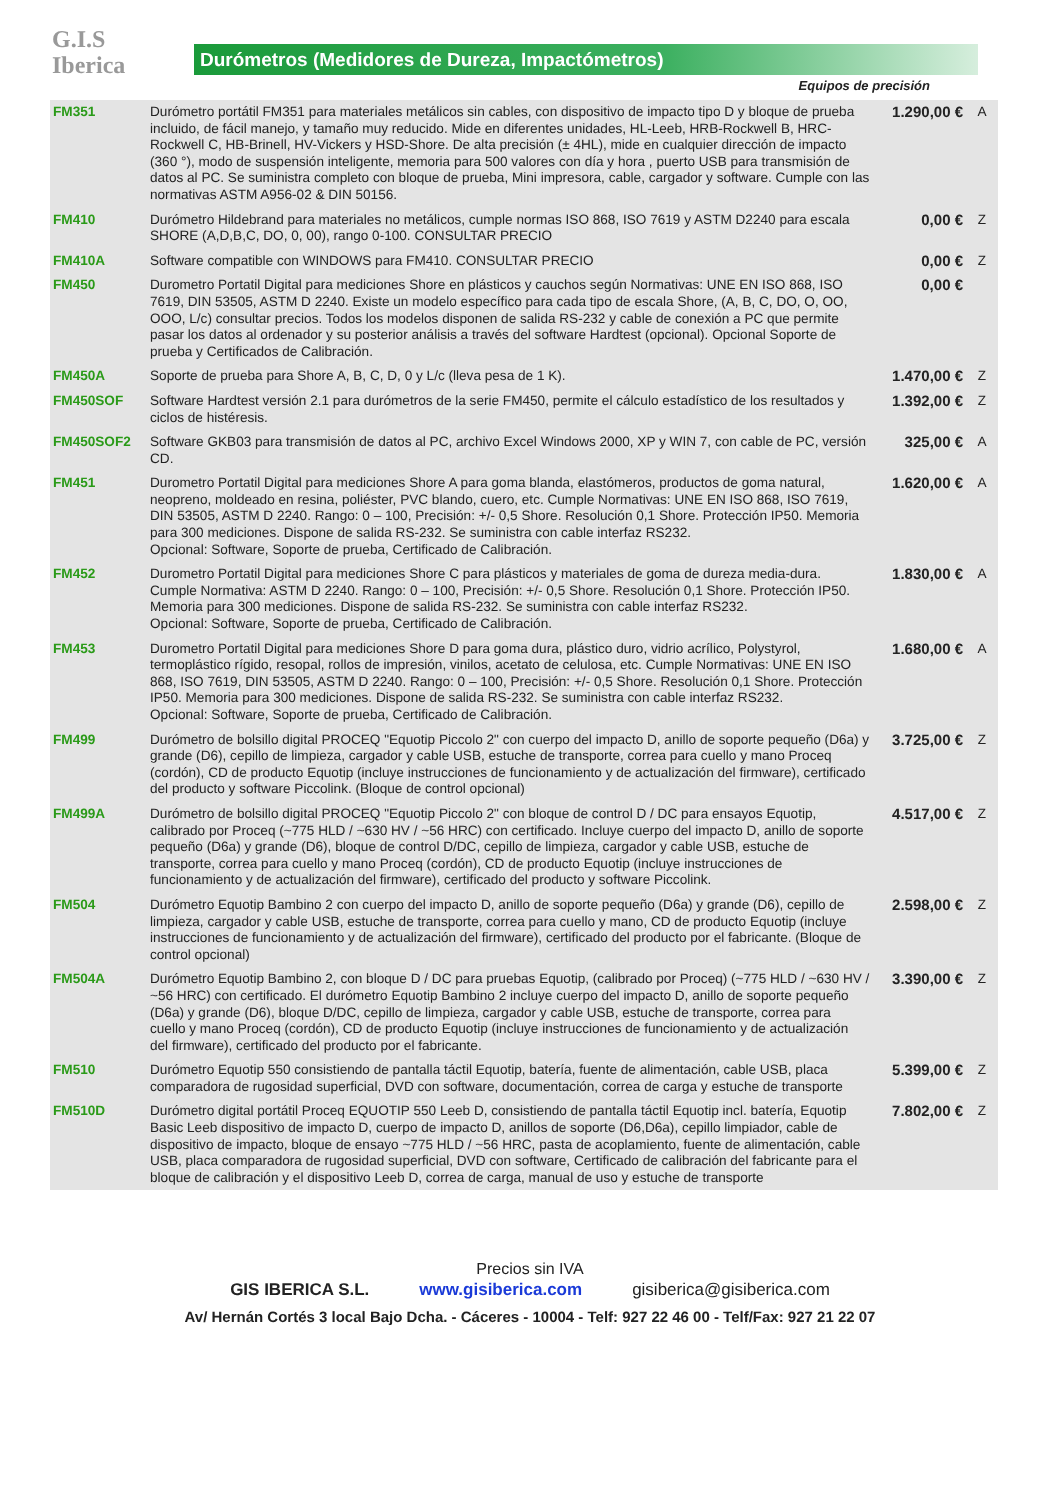G.I.S
Iberica
Durómetros (Medidores de Dureza, Impactómetros)
Equipos de precisión
| FM351 | Durómetro portátil FM351 para materiales metálicos sin cables, con dispositivo de impacto tipo D y bloque de prueba incluido, de fácil manejo, y tamaño muy reducido. Mide en diferentes unidades, HL-Leeb, HRB-Rockwell B, HRC-Rockwell C, HB-Brinell, HV-Vickers y HSD-Shore. De alta precisión (± 4HL), mide en cualquier dirección de impacto (360 °), modo de suspensión inteligente, memoria para 500 valores con día y hora , puerto USB para transmisión de datos al PC. Se suministra completo con bloque de prueba, Mini impresora, cable, cargador y software. Cumple con las normativas ASTM A956-02 & DIN 50156. | 1.290,00 € | A |
| FM410 | Durómetro Hildebrand para materiales no metálicos, cumple normas ISO 868, ISO 7619 y ASTM D2240 para escala SHORE (A,D,B,C, DO, 0, 00), rango 0-100. CONSULTAR PRECIO | 0,00 € | Z |
| FM410A | Software compatible con WINDOWS para FM410. CONSULTAR PRECIO | 0,00 € | Z |
| FM450 | Durometro Portatil Digital para mediciones Shore en plásticos y cauchos según Normativas: UNE EN ISO 868, ISO 7619, DIN 53505, ASTM D 2240. Existe un modelo específico para cada tipo de escala Shore, (A, B, C, DO, O, OO, OOO, L/c) consultar precios. Todos los modelos disponen de salida RS-232 y cable de conexión a PC que permite pasar los datos al ordenador y su posterior análisis a través del software Hardtest (opcional). Opcional Soporte de prueba y Certificados de Calibración. | 0,00 € | |
| FM450A | Soporte de prueba para Shore A, B, C, D, 0 y L/c (lleva pesa de 1 K). | 1.470,00 € | Z |
| FM450SOF | Software Hardtest versión 2.1 para durómetros de la serie FM450, permite el cálculo estadístico de los resultados y ciclos de histéresis. | 1.392,00 € | Z |
| FM450SOF2 | Software GKB03 para transmisión de datos al PC, archivo Excel Windows 2000, XP y WIN 7, con cable de PC, versión CD. | 325,00 € | A |
| FM451 | Durometro Portatil Digital para mediciones Shore A para goma blanda, elastómeros, productos de goma natural, neopreno, moldeado en resina, poliéster, PVC blando, cuero, etc. Cumple Normativas: UNE EN ISO 868, ISO 7619, DIN 53505, ASTM D 2240. Rango: 0 – 100, Precisión: +/- 0,5 Shore. Resolución 0,1 Shore. Protección IP50. Memoria para 300 mediciones. Dispone de salida RS-232. Se suministra con cable interfaz RS232. Opcional: Software, Soporte de prueba, Certificado de Calibración. | 1.620,00 € | A |
| FM452 | Durometro Portatil Digital para mediciones Shore C para plásticos y materiales de goma de dureza media-dura. Cumple Normativa: ASTM D 2240. Rango: 0 – 100, Precisión: +/- 0,5 Shore. Resolución 0,1 Shore. Protección IP50. Memoria para 300 mediciones. Dispone de salida RS-232. Se suministra con cable interfaz RS232. Opcional: Software, Soporte de prueba, Certificado de Calibración. | 1.830,00 € | A |
| FM453 | Durometro Portatil Digital para mediciones Shore D para goma dura, plástico duro, vidrio acrílico, Polystyrol, termoplástico rígido, resopal, rollos de impresión, vinilos, acetato de celulosa, etc. Cumple Normativas: UNE EN ISO 868, ISO 7619, DIN 53505, ASTM D 2240. Rango: 0 – 100, Precisión: +/- 0,5 Shore. Resolución 0,1 Shore. Protección IP50. Memoria para 300 mediciones. Dispone de salida RS-232. Se suministra con cable interfaz RS232. Opcional: Software, Soporte de prueba, Certificado de Calibración. | 1.680,00 € | A |
| FM499 | Durómetro de bolsillo digital PROCEQ "Equotip Piccolo 2" con cuerpo del impacto D, anillo de soporte pequeño (D6a) y grande (D6), cepillo de limpieza, cargador y cable USB, estuche de transporte, correa para cuello y mano Proceq (cordón), CD de producto Equotip (incluye instrucciones de funcionamiento y de actualización del firmware), certificado del producto y software Piccolink. (Bloque de control opcional) | 3.725,00 € | Z |
| FM499A | Durómetro de bolsillo digital PROCEQ "Equotip Piccolo 2" con bloque de control D / DC para ensayos Equotip, calibrado por Proceq (~775 HLD / ~630 HV / ~56 HRC) con certificado. Incluye cuerpo del impacto D, anillo de soporte pequeño (D6a) y grande (D6), bloque de control D/DC, cepillo de limpieza, cargador y cable USB, estuche de transporte, correa para cuello y mano Proceq (cordón), CD de producto Equotip (incluye instrucciones de funcionamiento y de actualización del firmware), certificado del producto y software Piccolink. | 4.517,00 € | Z |
| FM504 | Durómetro Equotip Bambino 2 con cuerpo del impacto D, anillo de soporte pequeño (D6a) y grande (D6), cepillo de limpieza, cargador y cable USB, estuche de transporte, correa para cuello y mano, CD de producto Equotip (incluye instrucciones de funcionamiento y de actualización del firmware), certificado del producto por el fabricante. (Bloque de control opcional) | 2.598,00 € | Z |
| FM504A | Durómetro Equotip Bambino 2, con bloque D / DC para pruebas Equotip, (calibrado por Proceq) (~775 HLD / ~630 HV / ~56 HRC) con certificado. El durómetro Equotip Bambino 2 incluye cuerpo del impacto D, anillo de soporte pequeño (D6a) y grande (D6), bloque D/DC, cepillo de limpieza, cargador y cable USB, estuche de transporte, correa para cuello y mano Proceq (cordón), CD de producto Equotip (incluye instrucciones de funcionamiento y de actualización del firmware), certificado del producto por el fabricante. | 3.390,00 € | Z |
| FM510 | Durómetro Equotip 550 consistiendo de pantalla táctil Equotip, batería, fuente de alimentación, cable USB, placa comparadora de rugosidad superficial, DVD con software, documentación, correa de carga y estuche de transporte | 5.399,00 € | Z |
| FM510D | Durómetro digital portátil Proceq EQUOTIP 550 Leeb D, consistiendo de pantalla táctil Equotip incl. batería, Equotip Basic Leeb dispositivo de impacto D, cuerpo de impacto D, anillos de soporte (D6,D6a), cepillo limpiador, cable de dispositivo de impacto, bloque de ensayo ~775 HLD / ~56 HRC, pasta de acoplamiento, fuente de alimentación, cable USB, placa comparadora de rugosidad superficial, DVD con software, Certificado de calibración del fabricante para el bloque de calibración y el dispositivo Leeb D, correa de carga, manual de uso y estuche de transporte | 7.802,00 € | Z |
Precios sin IVA
GIS IBERICA S.L. www.gisiberica.com gisiberica@gisiberica.com
Av/ Hernán Cortés 3 local Bajo Dcha. - Cáceres - 10004 - Telf: 927 22 46 00 - Telf/Fax: 927 21 22 07